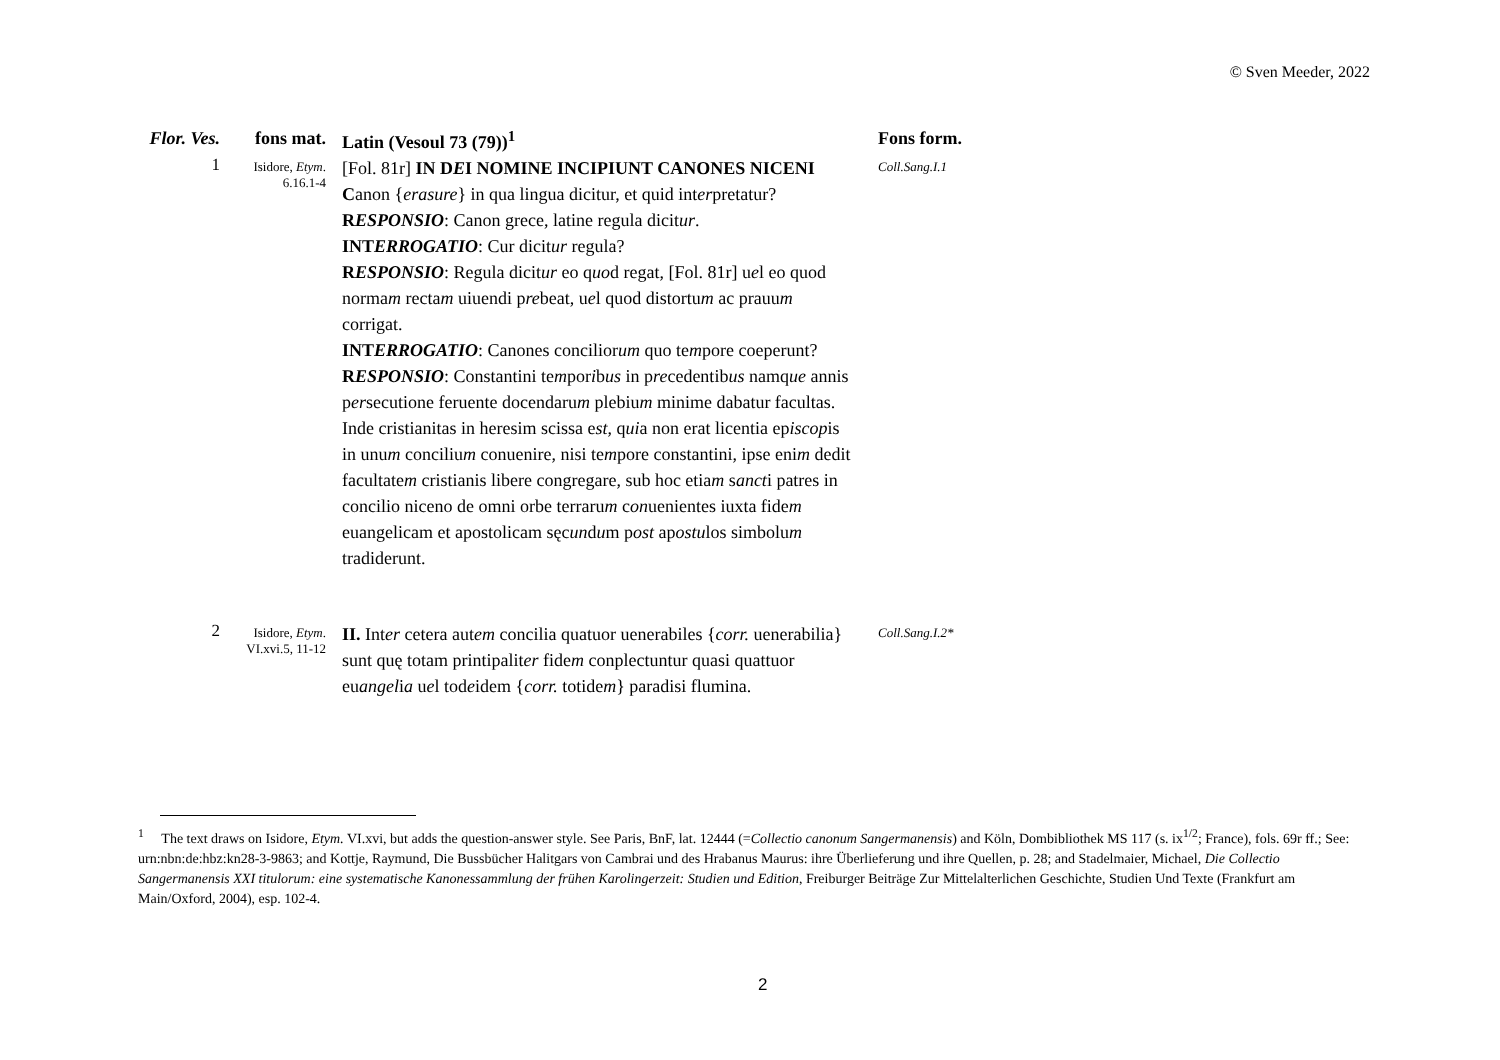© Sven Meeder, 2022
| Flor. Ves. | fons mat. | Latin (Vesoul 73 (79))<sup>1</sup> | Fons form. |
| --- | --- | --- | --- |
| 1 | Isidore, Etym . 6.16.1-4 | [Fol. 81r] IN D E I NOMINE INCIPIUNT CANONES NICENI C anon { erasure } in qua lingua dicitur, et quid int er pretatur? R ESPONSIO : Canon grece, latine regula dicit ur . INT ERROGATIO : Cur dicit ur regula? R ESPONSIO : Regula dicit ur eo q uo d regat, [Fol. 81r] u e l eo quod norma m recta m uiuendi p re beat, u e l quod distortu m ac prauu m corrigat. INT ERROGATIO : Canones concilior um quo te m pore coeperunt? R ESPONSIO : Constantini te m por i b us in p re cedentib us namq ue annis p er secutione feruente docendaru m plebiu m minime dabatur facultas. Inde cristianitas in heresim scissa e st , q ui a non erat licentia ep iscop is in unu m conciliu m conuenire, nisi te m pore constantini, ipse eni m dedit facultate m cristianis libere congregare, sub hoc etia m s anct i patres in concilio niceno de omni orbe terraru m c on uenientes iuxta fide m euangelicam et apostolicam sęc un d u m p ost ap ostu los simbolu m tradiderunt. | Coll.Sang.I.1 |
| 2 | Isidore, Etym . VI.xvi.5, 11-12 | II. Int er cetera aut em concilia quatuor uenerabiles { corr. uenerabilia} sunt quę totam printipalit er fide m conplectuntur quasi quattuor eu angel i a u e l tod e idem { corr. totide m } paradisi flumina. | Coll.Sang.I.2* |
<sup>1</sup> The text draws on Isidore, Etym. VI.xvi, but adds the question-answer style. See Paris, BnF, lat. 12444 (=Collectio canonum Sangermanensis) and Köln, Dombibliothek MS 117 (s. ix<sup>1/2</sup>; France), fols. 69r ff.; See: urn:nbn:de:hbz:kn28-3-9863; and Kottje, Raymund, Die Bussbücher Halitgars von Cambrai und des Hrabanus Maurus: ihre Überlieferung und ihre Quellen, p. 28; and Stadelmaier, Michael, Die Collectio Sangermanensis XXI titulorum: eine systematische Kanonessammlung der frühen Karolingerzeit: Studien und Edition, Freiburger Beiträge Zur Mittelalterlichen Geschichte, Studien Und Texte (Frankfurt am Main/Oxford, 2004), esp. 102-4.
2